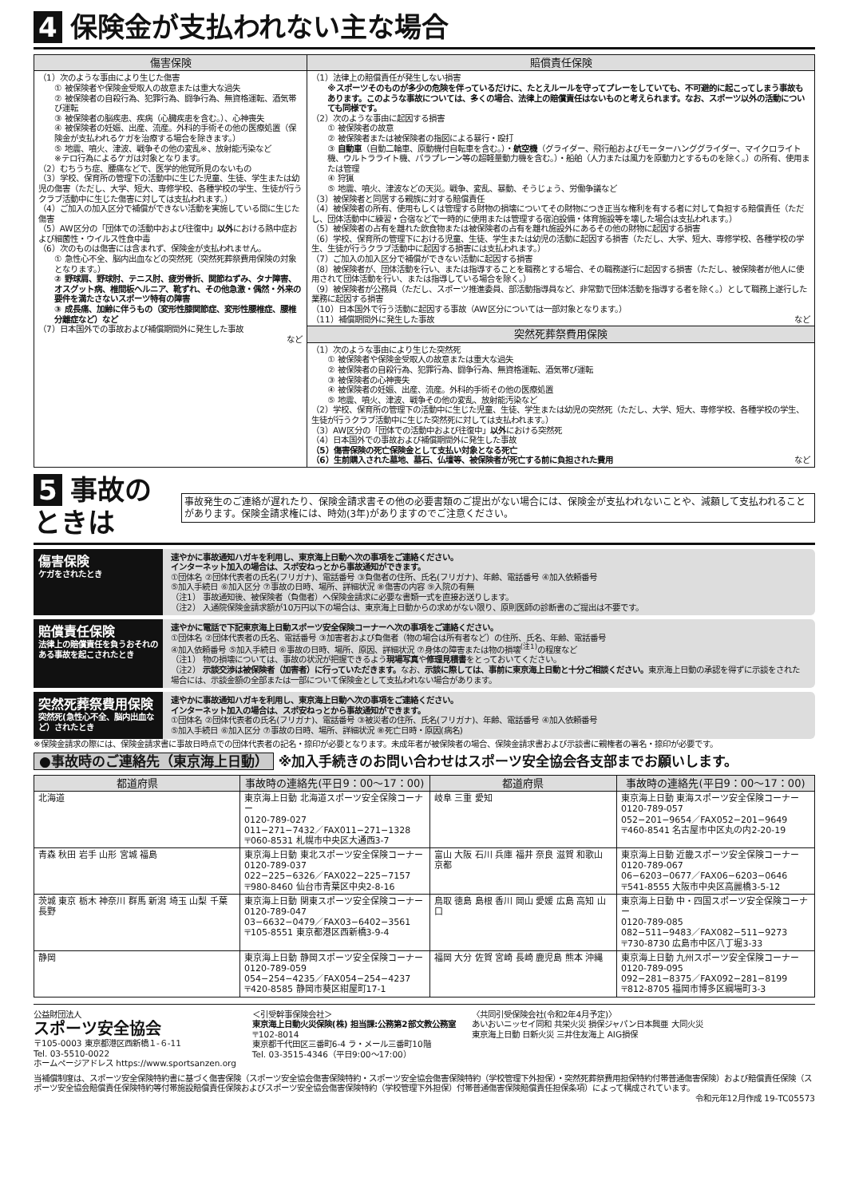4 保険金が支払われない主な場合
| 傷害保険 | 賠償責任保険 |
| --- | --- |
| （1）次のような事由により生じた傷害 ① 被保険者や保険金受取人の故意または重大な過失 ② 被保険者の自殺行為、犯罪行為、闘争行為、無資格運転、酒気帯び運転 ③ 被保険者の脳疾患、疾病（心臓疾患を含む。）、心神喪失 ④ 被保険者の妊娠、出産、流産。外科的手術その他の医療処置（保険金が支払われるケガを治療する場合を除きます。） ⑤ 地震、噴火、津波、戦争その他の変乱※、放射能汚染など ※テロ行為によるケガは対象となります。 （2）むちうち症、腰痛などで、医学的他覚所見のないもの （3）学校、保育所の管理下の活動中に生じた児童、生徒、学生または幼児の傷害（ただし、大学、短大、専修学校、各種学校の学生、生徒が行うクラブ活動中に生じた傷害に対しては支払われます。） （4）ご加入の加入区分で補償ができない活動を実施している間に生じた傷害 （5）AW区分の「団体での活動中および往復中」 以外 における熱中症および細菌性・ウイルス性食中毒 （6）次のものは傷害には含まれず、保険金が支払われません。 ① 急性心不全、脳内出血などの突然死（突然死葬祭費用保険の対象となります。） ② 野球肩、野球肘、テニス肘、疲労骨折、関節ねずみ、タナ障害、オスグット病、椎間板ヘルニア、靴ずれ、その他急激・偶然・外来の要件を満たさないスポーツ特有の障害 ③ 成長痛、加齢に伴うもの（変形性膝関節症、変形性腰椎症、腰椎分離症など）など （7）日本国外での事故および補償期間外に発生した事故 など | （1）法律上の賠償責任が発生しない損害 ※スポーツそのものが多少の危険を伴っているだけに、たとえルールを守ってプレーをしていても、不可避的に起こってしまう事故もあります。このような事故については、多くの場合、法律上の賠償責任はないものと考えられます。なお、スポーツ以外の活動についても同様です。 （2）次のような事由に起因する損害 ① 被保険者の故意 ② 被保険者または被保険者の指図による暴行・殴打 ③ 自動車 （自動二輪車、原動機付自転車を含む。）・ 航空機 （グライダー、飛行船およびモーターハンググライダー、マイクロライト機、ウルトラライト機、パラプレーン等の超軽量動力機を含む。）・船舶（人力または風力を原動力とするものを除く。）の所有、使用または管理 ④ 狩猟 ⑤ 地震、噴火、津波などの天災。戦争、変乱、暴動、そうじょう、労働争議など （3）被保険者と同居する親族に対する賠償責任 （4）被保険者の所有、使用もしくは管理する財物の損壊についてその財物につき正当な権利を有する者に対して負担する賠償責任（ただし、団体活動中に練習・合宿などで一時的に使用または管理する宿泊設備・体育施設等を壊した場合は支払われます。） （5）被保険者の占有を離れた飲食物または被保険者の占有を離れ施設外にあるその他の財物に起因する損害 （6）学校、保育所の管理下における児童、生徒、学生または幼児の活動に起因する損害（ただし、大学、短大、専修学校、各種学校の学生、生徒が行うクラブ活動中に起因する損害には支払われます。） （7）ご加入の加入区分で補償ができない活動に起因する損害 （8）被保険者が、団体活動を行い、または指導することを職務とする場合、その職務遂行に起因する損害（ただし、被保険者が他人に使用されて団体活動を行い、または指導している場合を除く。） （9）被保険者が公務員（ただし、スポーツ推進委員、部活動指導員など、非常勤で団体活動を指導する者を除く。）として職務上遂行した業務に起因する損害 （10）日本国外で行う活動に起因する事故（AW区分については一部対象となります。） （11）補償期間外に発生した事故 など |
| | 突然死葬祭費用保険 |
| | （1）次のような事由により生じた突然死 ① 被保険者や保険金受取人の故意または重大な過失 ② 被保険者の自殺行為、犯罪行為、闘争行為、無資格運転、酒気帯び運転 ③ 被保険者の心神喪失 ④ 被保険者の妊娠、出産、流産。外科的手術その他の医療処置 ⑤ 地震、噴火、津波、戦争その他の変乱、放射能汚染など （2）学校、保育所の管理下の活動中に生じた児童、生徒、学生または幼児の突然死（ただし、大学、短大、専修学校、各種学校の学生、生徒が行うクラブ活動中に生じた突然死に対しては支払われます。） （3）AW区分の「団体での活動中および往復中」 以外 における突然死 （4）日本国外での事故および補償期間外に発生した事故 （5）傷害保険の死亡保険金として支払い対象となる死亡 （6）生前購入された墓地、墓石、仏壇等、被保険者が死亡する前に負担された費用 など |
5 事故のときは
事故発生のご連絡が遅れたり、保険金請求書その他の必要書類のご提出がない場合には、保険金が支払われないことや、減額して支払われることがあります。保険金請求権には、時効(3年)がありますのでご注意ください。
傷害保険
ケガをされたとき
速やかに事故通知ハガキを利用し、東京海上日動へ次の事項をご連絡ください。
インターネット加入の場合は、スポ安ねっとから事故通知ができます。
①団体名 ②団体代表者の氏名(フリガナ)、電話番号 ③負傷者の住所、氏名(フリガナ)、年齢、電話番号 ④加入依頼番号
⑤加入手続日 ⑥加入区分 ⑦事故の日時、場所、詳細状況 ⑧傷害の内容 ⑨入院の有無
（注1） 事故通知後、被保険者（負傷者）へ保険金請求に必要な書類一式を直接お送りします。
（注2） 入通院保険金請求額が10万円以下の場合は、東京海上日動からの求めがない限り、原則医師の診断書のご提出は不要です。
賠償責任保険
法律上の賠償責任を負うおそれのある事故を起こされたとき
速やかに電話で下記東京海上日動スポーツ安全保険コーナーへ次の事項をご連絡ください。
①団体名 ②団体代表者の氏名、電話番号 ③加害者および負傷者（物の場合は所有者など）の住所、氏名、年齢、電話番号
④加入依頼番号 ⑤加入手続日 ⑥事故の日時、場所、原因、詳細状況 ⑦身体の障害または物の損壊<sup>(注1)</sup>の程度など
（注1） 物の損壊については、事故の状況が把握できるよう現場写真や修理見積書をとっておいてください。
（注2） 示談交渉は被保険者（加害者）に行っていただきます。なお、示談に際しては、事前に東京海上日動と十分ご相談ください。東京海上日動の承認を得ずに示談をされた場合には、示談金額の全部または一部について保険金として支払われない場合があります。
突然死葬祭費用保険
突然死(急性心不全、脳内出血など）されたとき
速やかに事故通知ハガキを利用し、東京海上日動へ次の事項をご連絡ください。
インターネット加入の場合は、スポ安ねっとから事故通知ができます。
①団体名 ②団体代表者の氏名(フリガナ)、電話番号 ③被災者の住所、氏名(フリガナ)、年齢、電話番号 ④加入依頼番号
⑤加入手続日 ⑥加入区分 ⑦事故の日時、場所、詳細状況 ⑧死亡日時・原因(病名)
※保険金請求の際には、保険金請求書に事故日時点での団体代表者の記名・捺印が必要となります。未成年者が被保険者の場合、保険金請求書および示談書に親権者の署名・捺印が必要です。
●事故時のご連絡先（東京海上日動） ※加入手続きのお問い合わせはスポーツ安全協会各支部までお願いします。
| 都道府県 | 事故時の連絡先(平日9：00～17：00) | 都道府県 | 事故時の連絡先(平日9：00～17：00) |
| --- | --- | --- | --- |
| 北海道 | 東京海上日動 北海道スポーツ安全保険コーナー 0120-789-027 011−271−7432／FAX011−271−1328 〒060-8531 札幌市中央区大通西3-7 | 岐阜 三重 愛知 | 東京海上日動 東海スポーツ安全保険コーナー 0120-789-057 052−201−9654／FAX052−201−9649 〒460-8541 名古屋市中区丸の内2-20-19 |
| 青森 秋田 岩手 山形 宮城 福島 | 東京海上日動 東北スポーツ安全保険コーナー 0120-789-037 022−225−6326／FAX022−225−7157 〒980-8460 仙台市青葉区中央2-8-16 | 富山 大阪 石川 兵庫 福井 奈良 滋賀 和歌山 京都 | 東京海上日動 近畿スポーツ安全保険コーナー 0120-789-067 06−6203−0677／FAX06−6203−0646 〒541-8555 大阪市中央区高麗橋3-5-12 |
| 茨城 東京 栃木 神奈川 群馬 新潟 埼玉 山梨 千葉 長野 | 東京海上日動 関東スポーツ安全保険コーナー 0120-789-047 03−6632−0479／FAX03−6402−3561 〒105-8551 東京都港区西新橋3-9-4 | 鳥取 徳島 島根 香川 岡山 愛媛 広島 高知 山口 | 東京海上日動 中・四国スポーツ安全保険コーナー 0120-789-085 082−511−9483／FAX082−511−9273 〒730-8730 広島市中区八丁堀3-33 |
| 静岡 | 東京海上日動 静岡スポーツ安全保険コーナー 0120-789-059 054−254−4235／FAX054−254−4237 〒420-8585 静岡市葵区紺屋町17-1 | 福岡 大分 佐賀 宮崎 長崎 鹿児島 熊本 沖縄 | 東京海上日動 九州スポーツ安全保険コーナー 0120-789-095 092−281−8375／FAX092−281−8199 〒812-8705 福岡市博多区綱場町3-3 |
公益財団法人
スポーツ安全協会
〒105-0003 東京都港区西新橋１-６-11
Tel. 03-5510-0022
ホームページアドレス https://www.sportsanzen.org
＜引受幹事保険会社＞
東京海上日動火災保険(株) 担当課:公務第2部文教公務室
〒102-8014
東京都千代田区三番町6-4 ラ・メール三番町10階
Tel. 03-3515-4346（平日9:00～17:00）
〈共同引受保険会社(令和2年4月予定)〉
あいおいニッセイ同和 共栄火災 損保ジャパン日本興亜 大同火災
東京海上日動 日新火災 三井住友海上 AIG損保
当補償制度は、スポーツ安全保険特約書に基づく傷害保険（スポーツ安全協会傷害保険特約・スポーツ安全協会傷害保険特約（学校管理下外担保）・突然死葬祭費用担保特約付帯普通傷害保険）および賠償責任保険（スポーツ安全協会賠償責任保険特約等付帯施設賠償責任保険およびスポーツ安全協会傷害保険特約（学校管理下外担保）付帯普通傷害保険賠償責任担保条項）によって構成されています。
令和元年12月作成 19-TC05573